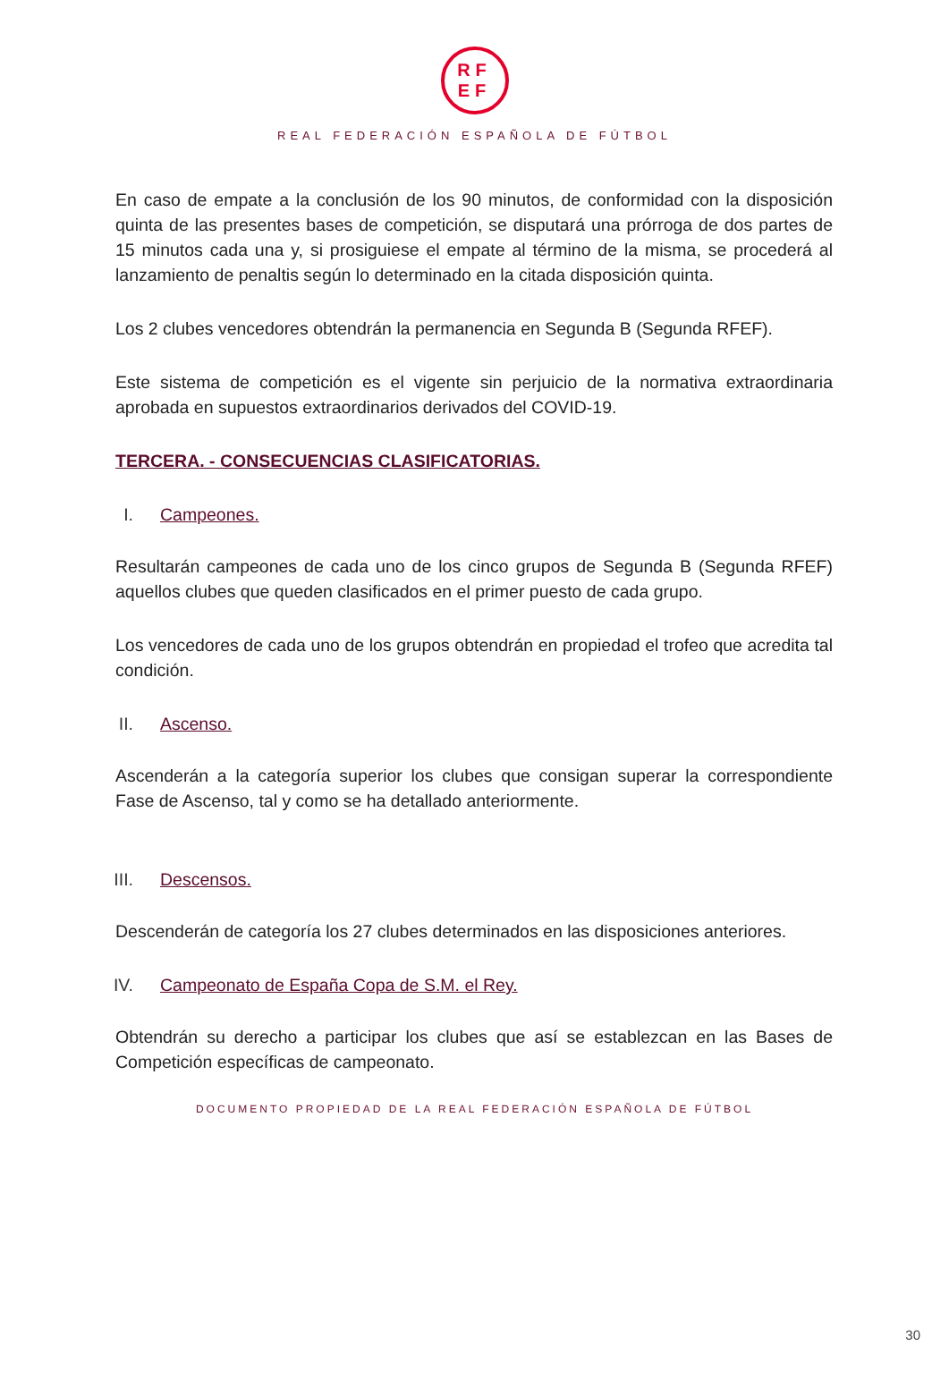RF
EF
REAL FEDERACIÓN ESPAÑOLA DE FÚTBOL
En caso de empate a la conclusión de los 90 minutos, de conformidad con la disposición quinta de las presentes bases de competición, se disputará una prórroga de dos partes de 15 minutos cada una y, si prosiguiese el empate al término de la misma, se procederá al lanzamiento de penaltis según lo determinado en la citada disposición quinta.
Los 2 clubes vencedores obtendrán la permanencia en Segunda B (Segunda RFEF).
Este sistema de competición es el vigente sin perjuicio de la normativa extraordinaria aprobada en supuestos extraordinarios derivados del COVID-19.
TERCERA. - CONSECUENCIAS CLASIFICATORIAS.
I. Campeones.
Resultarán campeones de cada uno de los cinco grupos de Segunda B (Segunda RFEF) aquellos clubes que queden clasificados en el primer puesto de cada grupo.
Los vencedores de cada uno de los grupos obtendrán en propiedad el trofeo que acredita tal condición.
II. Ascenso.
Ascenderán a la categoría superior los clubes que consigan superar la correspondiente Fase de Ascenso, tal y como se ha detallado anteriormente.
III. Descensos.
Descenderán de categoría los 27 clubes determinados en las disposiciones anteriores.
IV. Campeonato de España Copa de S.M. el Rey.
Obtendrán su derecho a participar los clubes que así se establezcan en las Bases de Competición específicas de campeonato.
DOCUMENTO PROPIEDAD DE LA REAL FEDERACIÓN ESPAÑOLA DE FÚTBOL
30